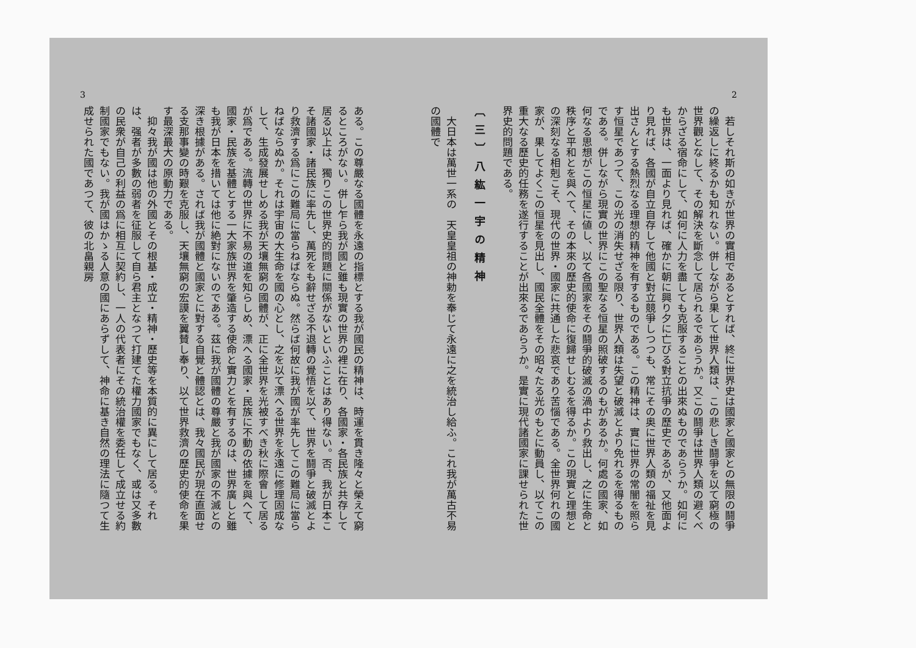2
若しそれ斯の如きが世界の實相であるとすれば、終に世界史は國家と國家との無限の鬪爭の繰返しに終るかも知れない。併しながら果して世界人類は、この悲しき鬪爭を以て窮極の世界觀となして、その解決を斷念して居られるであらうか。又この鬪爭は世界人類の避くべからざる宿命にして、如何に人力を盡しても克服することの出來ぬものであらうか。如何にも世界は、一面より見れば、確かに朝に興り夕に亡びる對立抗爭の歷史であるが、又他面より見れば、各國が自立自存して他國と對立競爭しつつも、常にその奥に世界人類の福祉を見出さんとする熱烈なる理想的精神を有するものである。この精神は、實に世界の常闇を照らす恒星であつて、この光の消失せざる限り、世界人類は失望と破滅とより免れるを得るものである。併しながら現實の世界にこの聖なる恒星の照破するのもがあるか。何處の國家、如何なる思想がこの恒星に値し、以て各國家をその鬪爭的破滅の渦中より救出し、之に生命と秩序と平和とを與へて、その本來の歷史的使命に復歸せしむるを得るか。この現實と理想との深刻なる相剋こそ、現代の世界・國家に共通した悲哀であり苦惱である。全世界何れの國家が、果してよくこの恒星を見出し、國民全體をその昭々たる光のもとに動員し、以てこの重大なる歷史的任務を遂行することが出來るであらうか。是實に現代諸國家に課せられた世界史的問題である。
〔三〕八紘一宇の精神
大日本は萬世一系の　天皇皇祖の神勅を奉じて永遠に之を統治し給ふ。これ我が萬古不易の國體で
3
ある。この尊嚴なる國體を永遠の指標とする我が國民の精神は、時運を貫き隆々と榮えて窮るところがない。併し乍ら我が國と雖も現實の世界の裡に在り、各國家・各民族と共存して居る以上は、獨りこの世界史的問題に關係がないといふことはあり得ない。否、我が日本こそ諸國家・諸民族に率先し、萬死をも辭せざる不退轉の覺悟を以て、世界を鬪爭と破滅とより救濟する爲にこの難局に當らねばならぬ。然らば何故に我が國が率先してこの難局に當らねばならぬか。それは宇宙の大生命を國の心とし、之を以て漂へる世界を永遠に修理固成なして、生成發展せしめる我が天壤無窮の國體が、正に全世界を光被すべき秋に際會して居るが爲である。流轉の世界に不易の道を知らしめ、漂へる國家・民族に不動の依據を與へて、國家・民族を基體とする一大家族世界を肇造する使命と實力とを有するのは、世界廣しと雖も我が日本を措いては他に絶對にないのである。茲に我が國體の尊嚴と我が國家の不滅との深き根據がある。されば我が國體と國家とに對する自覺と體認とは、我々國民が現在直面せる支那事變の時艱を克服し、天壤無窮の宏謨を翼賛し奉り、以て世界救濟の歷史的使命を果す最深最大の原動力である。
抑々我が國は他の外國とその根基・成立・精神・歷史等を本質的に異にして居る。それは、强者が多數の弱者を征服して自ら君主となつて打建てた權力國家でもなく、或は又多數の民衆が自己の利益の爲に相互に契約し、一人の代表者にその統治權を委任して成立せる約制國家でもない。我が國はかゝる人意の國にあらずして、神命に基き自然の理法に隨つて生成せられた國であつて、彼の北畠親房